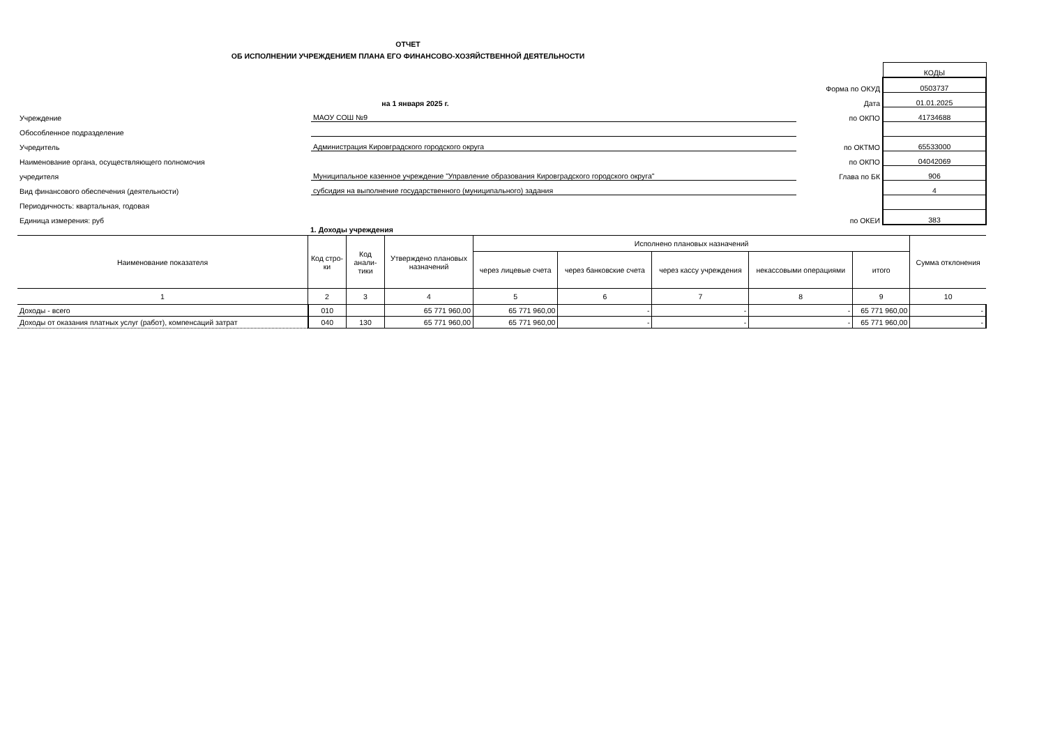ОТЧЕТ
ОБ ИСПОЛНЕНИИ УЧРЕЖДЕНИЕМ ПЛАНА ЕГО ФИНАНСОВО-ХОЗЯЙСТВЕННОЙ ДЕЯТЕЛЬНОСТИ
| | | | КОДЫ |
| | | Форма по ОКУД | 0503737 |
| | на 1 января 2025 г. | Дата | 01.01.2025 |
| Учреждение | МАОУ СОШ №9 | по ОКПО | 41734688 |
| Обособленное подразделение | | | |
| Учредитель | Администрация Кировградского городского округа | по ОКТМО | 65533000 |
| Наименование органа, осуществляющего полномочия | | по ОКПО | 04042069 |
| учредителя | Муниципальное казенное учреждение "Управление образования Кировградского городского округа" | Глава по БК | 906 |
| Вид финансового обеспечения (деятельности) | субсидия на выполнение государственного (муниципального) задания | | 4 |
| Периодичность: квартальная, годовая | | | |
| Единица измерения: руб | | по ОКЕИ | 383 |
1. Доходы учреждения
| Наименование показателя | Код стро- ки | Код анали- тики | Утверждено плановых назначений | Исполнено плановых назначений | | | | | Сумма отклонения |
| --- | --- | --- | --- | --- | --- | --- | --- | --- | --- |
| | | | | через лицевые счета | через банковские счета | через кассу учреждения | некассовыми операциями | итого | |
| 1 | 2 | 3 | 4 | 5 | 6 | 7 | 8 | 9 | 10 |
| Доходы - всего | 010 | | 65 771 960,00 | 65 771 960,00 | - | - | - | 65 771 960,00 | - |
| Доходы от оказания платных услуг (работ), компенсаций затрат | 040 | 130 | 65 771 960,00 | 65 771 960,00 | - | - | - | 65 771 960,00 | - |